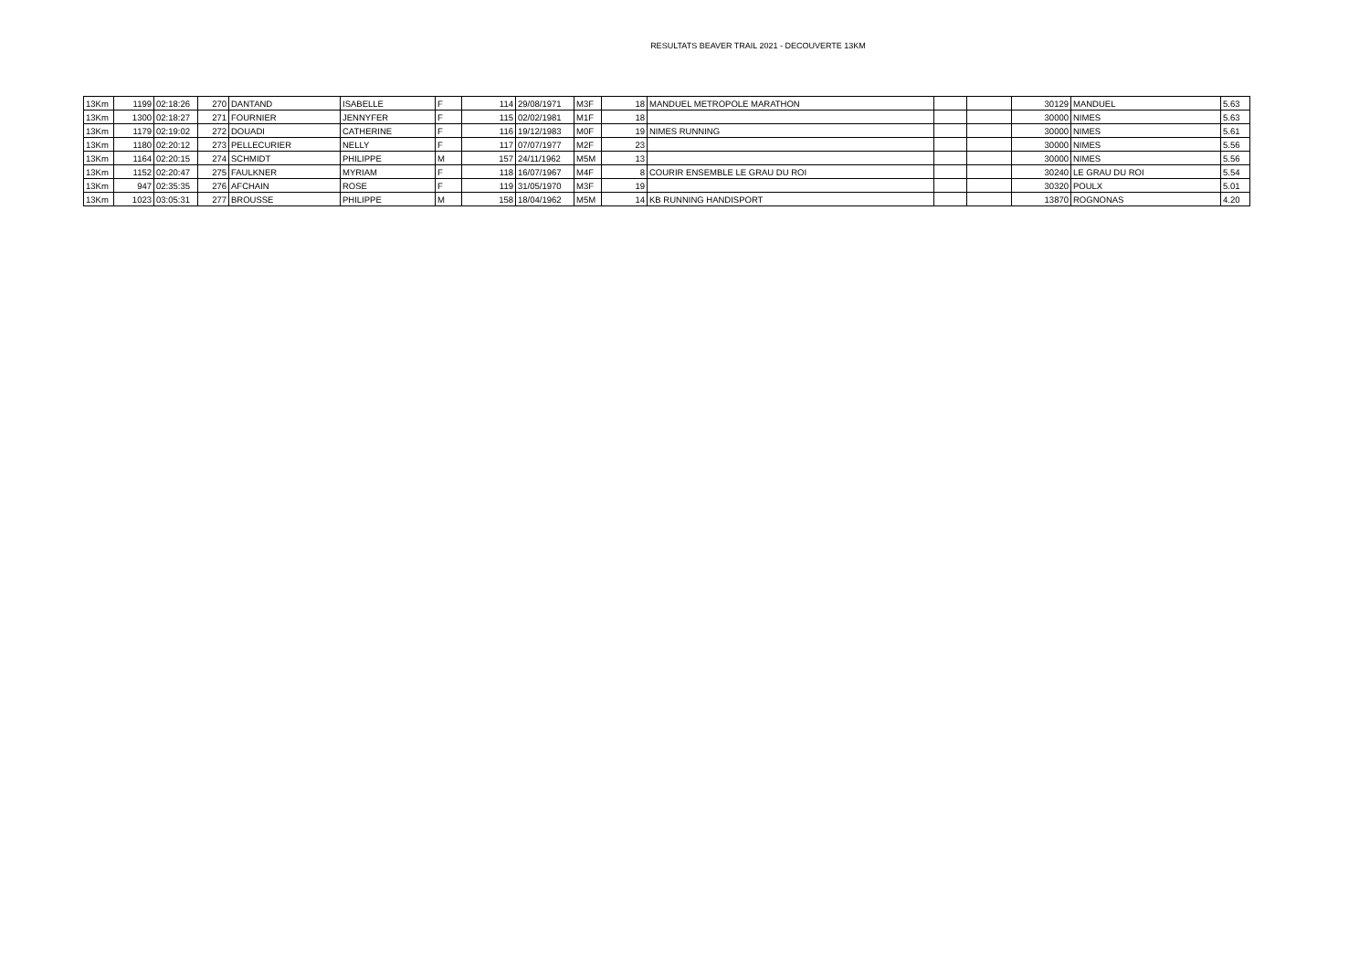RESULTATS BEAVER TRAIL 2021 - DECOUVERTE 13KM
| 13Km | 1199 | 02:18:26 | 270 | DANTAND | ISABELLE | F | 114 | 29/08/1971 | M3F | 18 | MANDUEL METROPOLE MARATHON | | | 30129 | MANDUEL | 5.63 |
| 13Km | 1300 | 02:18:27 | 271 | FOURNIER | JENNYFER | F | 115 | 02/02/1981 | M1F | 18 | | | | 30000 | NIMES | 5.63 |
| 13Km | 1179 | 02:19:02 | 272 | DOUADI | CATHERINE | F | 116 | 19/12/1983 | M0F | 19 | NIMES RUNNING | | | 30000 | NIMES | 5.61 |
| 13Km | 1180 | 02:20:12 | 273 | PELLECURIER | NELLY | F | 117 | 07/07/1977 | M2F | 23 | | | | 30000 | NIMES | 5.56 |
| 13Km | 1164 | 02:20:15 | 274 | SCHMIDT | PHILIPPE | M | 157 | 24/11/1962 | M5M | 13 | | | | 30000 | NIMES | 5.56 |
| 13Km | 1152 | 02:20:47 | 275 | FAULKNER | MYRIAM | F | 118 | 16/07/1967 | M4F | 8 | COURIR ENSEMBLE LE GRAU DU ROI | | | 30240 | LE GRAU DU ROI | 5.54 |
| 13Km | 947 | 02:35:35 | 276 | AFCHAIN | ROSE | F | 119 | 31/05/1970 | M3F | 19 | | | | 30320 | POULX | 5.01 |
| 13Km | 1023 | 03:05:31 | 277 | BROUSSE | PHILIPPE | M | 158 | 18/04/1962 | M5M | 14 | KB RUNNING HANDISPORT | | | 13870 | ROGNONAS | 4.20 |